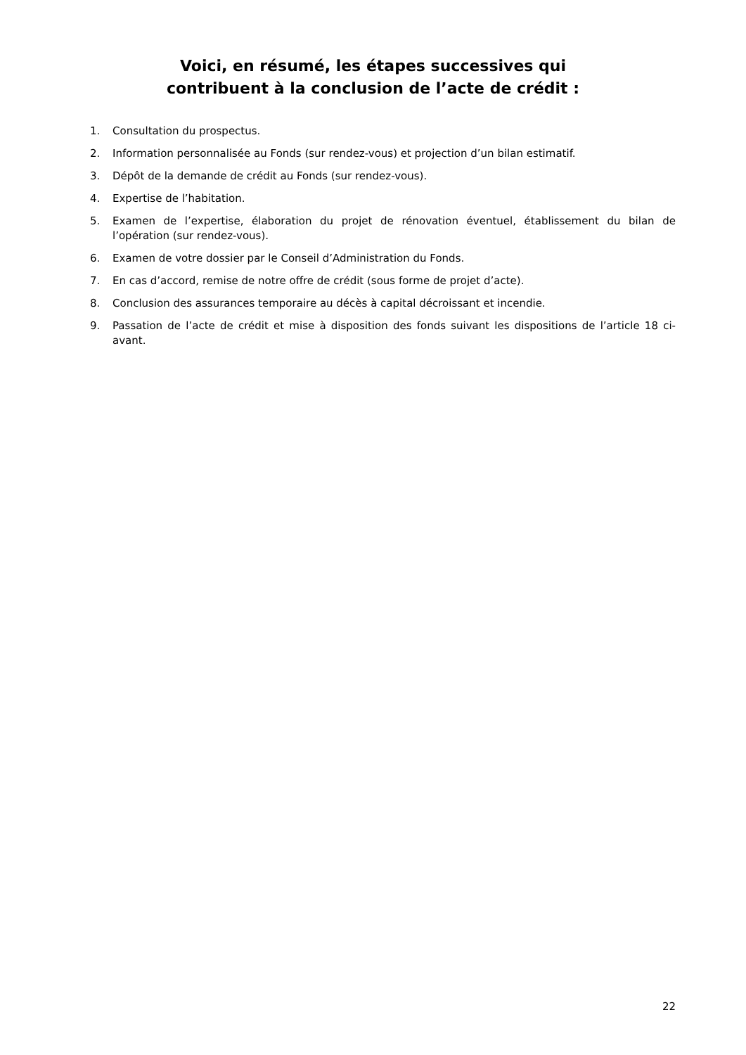Voici, en résumé, les étapes successives qui
contribuent à la conclusion de l’acte de crédit :
1. Consultation du prospectus.
2. Information personnalisée au Fonds (sur rendez-vous) et projection d’un bilan estimatif.
3. Dépôt de la demande de crédit au Fonds (sur rendez-vous).
4. Expertise de l’habitation.
5. Examen de l’expertise, élaboration du projet de rénovation éventuel, établissement du bilan de l’opération (sur rendez-vous).
6. Examen de votre dossier par le Conseil d’Administration du Fonds.
7. En cas d’accord, remise de notre offre de crédit (sous forme de projet d’acte).
8. Conclusion des assurances temporaire au décès à capital décroissant et incendie.
9. Passation de l’acte de crédit et mise à disposition des fonds suivant les dispositions de l’article 18 ci-avant.
22